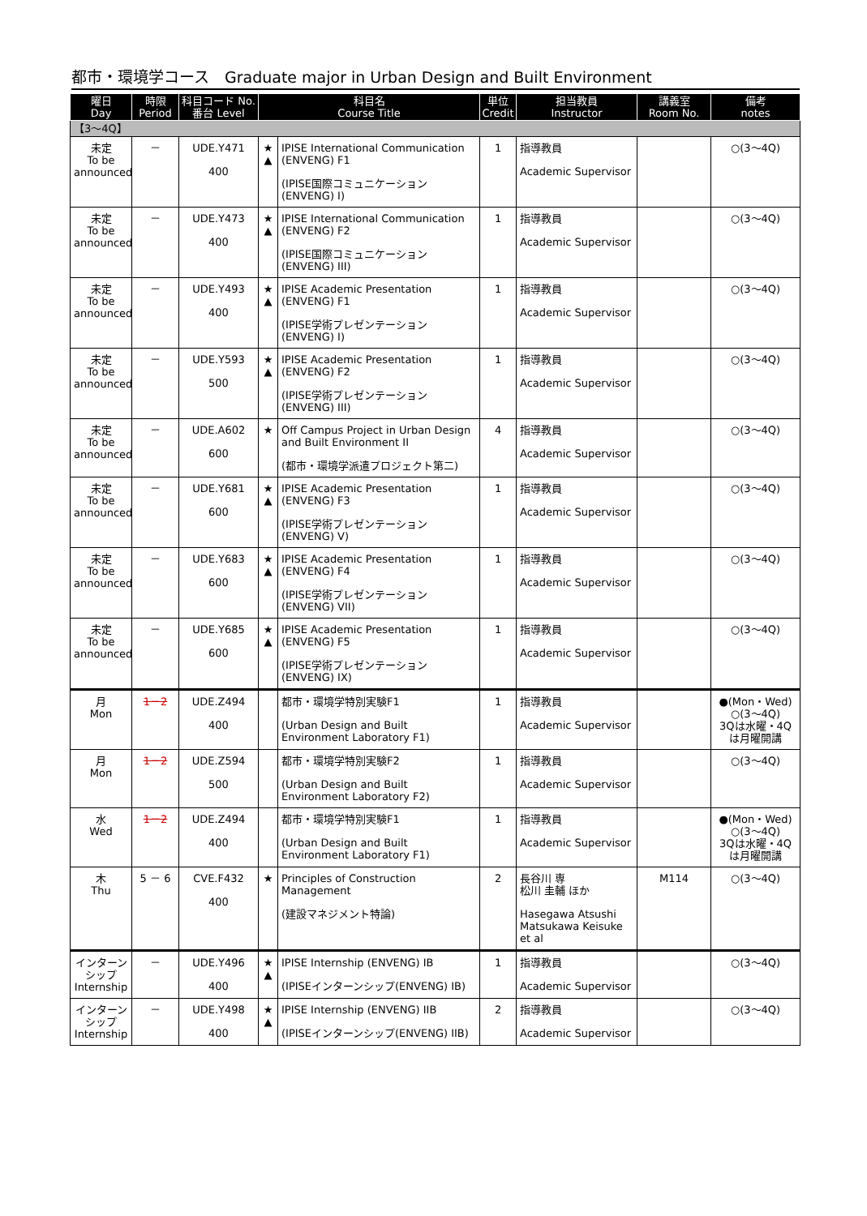都市・環境学コース　Graduate major in Urban Design and Built Environment
| 曜日 Day | 時限 Period | 科目コード No. 番台 Level | 科目名 Course Title | | 単位 Credit | 担当教員 Instructor | 講義室 Room No. | 備考 notes |
| --- | --- | --- | --- | --- | --- | --- | --- | --- |
| 【3～4Q】 | | | | | | | | |
| 未定 To be announced | － | UDE.Y471 400 | ★ ▲ | IPISE International Communication (ENVENG) F1 (IPISE国際コミュニケーション(ENVENG) I) | 1 | 指導教員 Academic Supervisor | | ○(3～4Q) |
| 未定 To be announced | － | UDE.Y473 400 | ★ ▲ | IPISE International Communication (ENVENG) F2 (IPISE国際コミュニケーション(ENVENG) III) | 1 | 指導教員 Academic Supervisor | | ○(3～4Q) |
| 未定 To be announced | － | UDE.Y493 400 | ★ ▲ | IPISE Academic Presentation (ENVENG) F1 (IPISE学術プレゼンテーション(ENVENG) I) | 1 | 指導教員 Academic Supervisor | | ○(3～4Q) |
| 未定 To be announced | － | UDE.Y593 500 | ★ ▲ | IPISE Academic Presentation (ENVENG) F2 (IPISE学術プレゼンテーション(ENVENG) III) | 1 | 指導教員 Academic Supervisor | | ○(3～4Q) |
| 未定 To be announced | － | UDE.A602 600 | ★ | Off Campus Project in Urban Design and Built Environment II (都市・環境学派遣プロジェクト第二) | 4 | 指導教員 Academic Supervisor | | ○(3～4Q) |
| 未定 To be announced | － | UDE.Y681 600 | ★ ▲ | IPISE Academic Presentation (ENVENG) F3 (IPISE学術プレゼンテーション(ENVENG) V) | 1 | 指導教員 Academic Supervisor | | ○(3～4Q) |
| 未定 To be announced | － | UDE.Y683 600 | ★ ▲ | IPISE Academic Presentation (ENVENG) F4 (IPISE学術プレゼンテーション(ENVENG) VII) | 1 | 指導教員 Academic Supervisor | | ○(3～4Q) |
| 未定 To be announced | － | UDE.Y685 600 | ★ ▲ | IPISE Academic Presentation (ENVENG) F5 (IPISE学術プレゼンテーション(ENVENG) IX) | 1 | 指導教員 Academic Supervisor | | ○(3～4Q) |
| 月 Mon | 1－2 | UDE.Z494 400 | | 都市・環境学特別実験F1 (Urban Design and Built Environment Laboratory F1) | 1 | 指導教員 Academic Supervisor | | ●(Mon・Wed) ○(3～4Q) 3Qは水曜・4Qは月曜開講 |
| 月 Mon | 1－2 | UDE.Z594 500 | | 都市・環境学特別実験F2 (Urban Design and Built Environment Laboratory F2) | 1 | 指導教員 Academic Supervisor | | ○(3～4Q) |
| 水 Wed | 1－2 | UDE.Z494 400 | | 都市・環境学特別実験F1 (Urban Design and Built Environment Laboratory F1) | 1 | 指導教員 Academic Supervisor | | ●(Mon・Wed) ○(3～4Q) 3Qは水曜・4Qは月曜開講 |
| 木 Thu | 5 － 6 | CVE.F432 400 | ★ | Principles of Construction Management (建設マネジメント特論) | 2 | 長谷川 専 松川 圭輔 ほか Hasegawa Atsushi Matsukawa Keisuke et al | M114 | ○(3～4Q) |
| インターンシップ Internship | － | UDE.Y496 400 | ★ ▲ | IPISE Internship (ENVENG) IB (IPISEインターンシップ(ENVENG) IB) | 1 | 指導教員 Academic Supervisor | | ○(3～4Q) |
| インターンシップ Internship | － | UDE.Y498 400 | ★ ▲ | IPISE Internship (ENVENG) IIB (IPISEインターンシップ(ENVENG) IIB) | 2 | 指導教員 Academic Supervisor | | ○(3～4Q) |